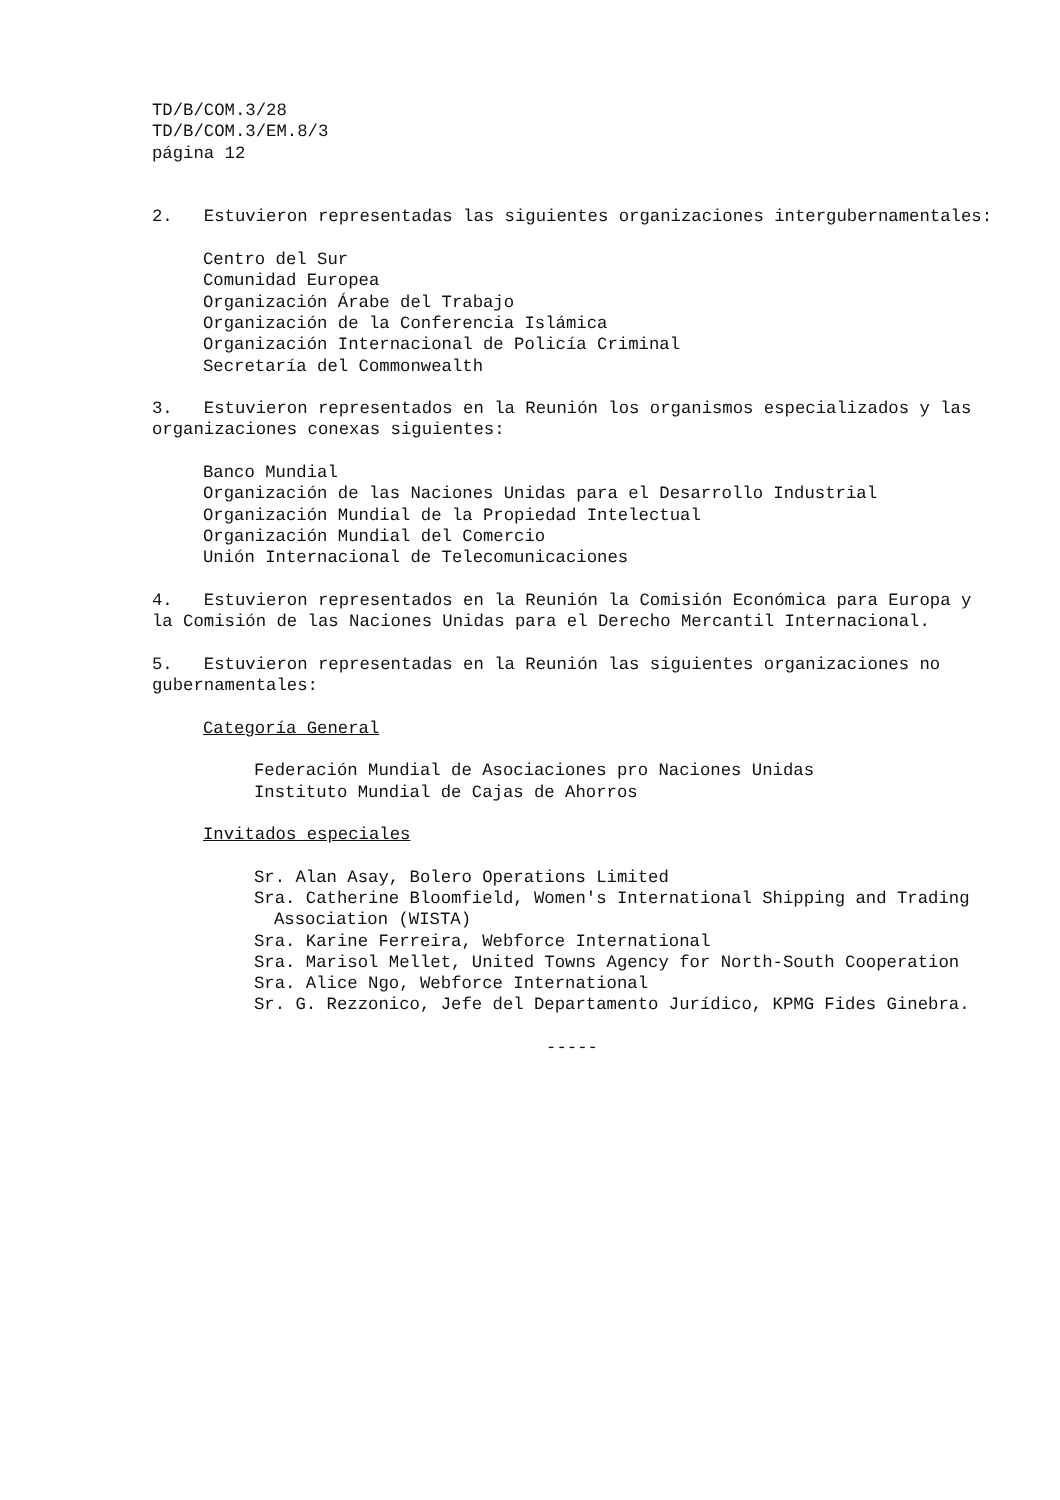TD/B/COM.3/28
TD/B/COM.3/EM.8/3
página 12
2. Estuvieron representadas las siguientes organizaciones intergubernamentales:
Centro del Sur
Comunidad Europea
Organización Árabe del Trabajo
Organización de la Conferencia Islámica
Organización Internacional de Policía Criminal
Secretaría del Commonwealth
3. Estuvieron representados en la Reunión los organismos especializados y las organizaciones conexas siguientes:
Banco Mundial
Organización de las Naciones Unidas para el Desarrollo Industrial
Organización Mundial de la Propiedad Intelectual
Organización Mundial del Comercio
Unión Internacional de Telecomunicaciones
4. Estuvieron representados en la Reunión la Comisión Económica para Europa y la Comisión de las Naciones Unidas para el Derecho Mercantil Internacional.
5. Estuvieron representadas en la Reunión las siguientes organizaciones no gubernamentales:
Categoría General
Federación Mundial de Asociaciones pro Naciones Unidas
Instituto Mundial de Cajas de Ahorros
Invitados especiales
Sr. Alan Asay, Bolero Operations Limited
Sra. Catherine Bloomfield, Women's International Shipping and Trading Association (WISTA)
Sra. Karine Ferreira, Webforce International
Sra. Marisol Mellet, United Towns Agency for North-South Cooperation
Sra. Alice Ngo, Webforce International
Sr. G. Rezzonico, Jefe del Departamento Jurídico, KPMG Fides Ginebra.
-----